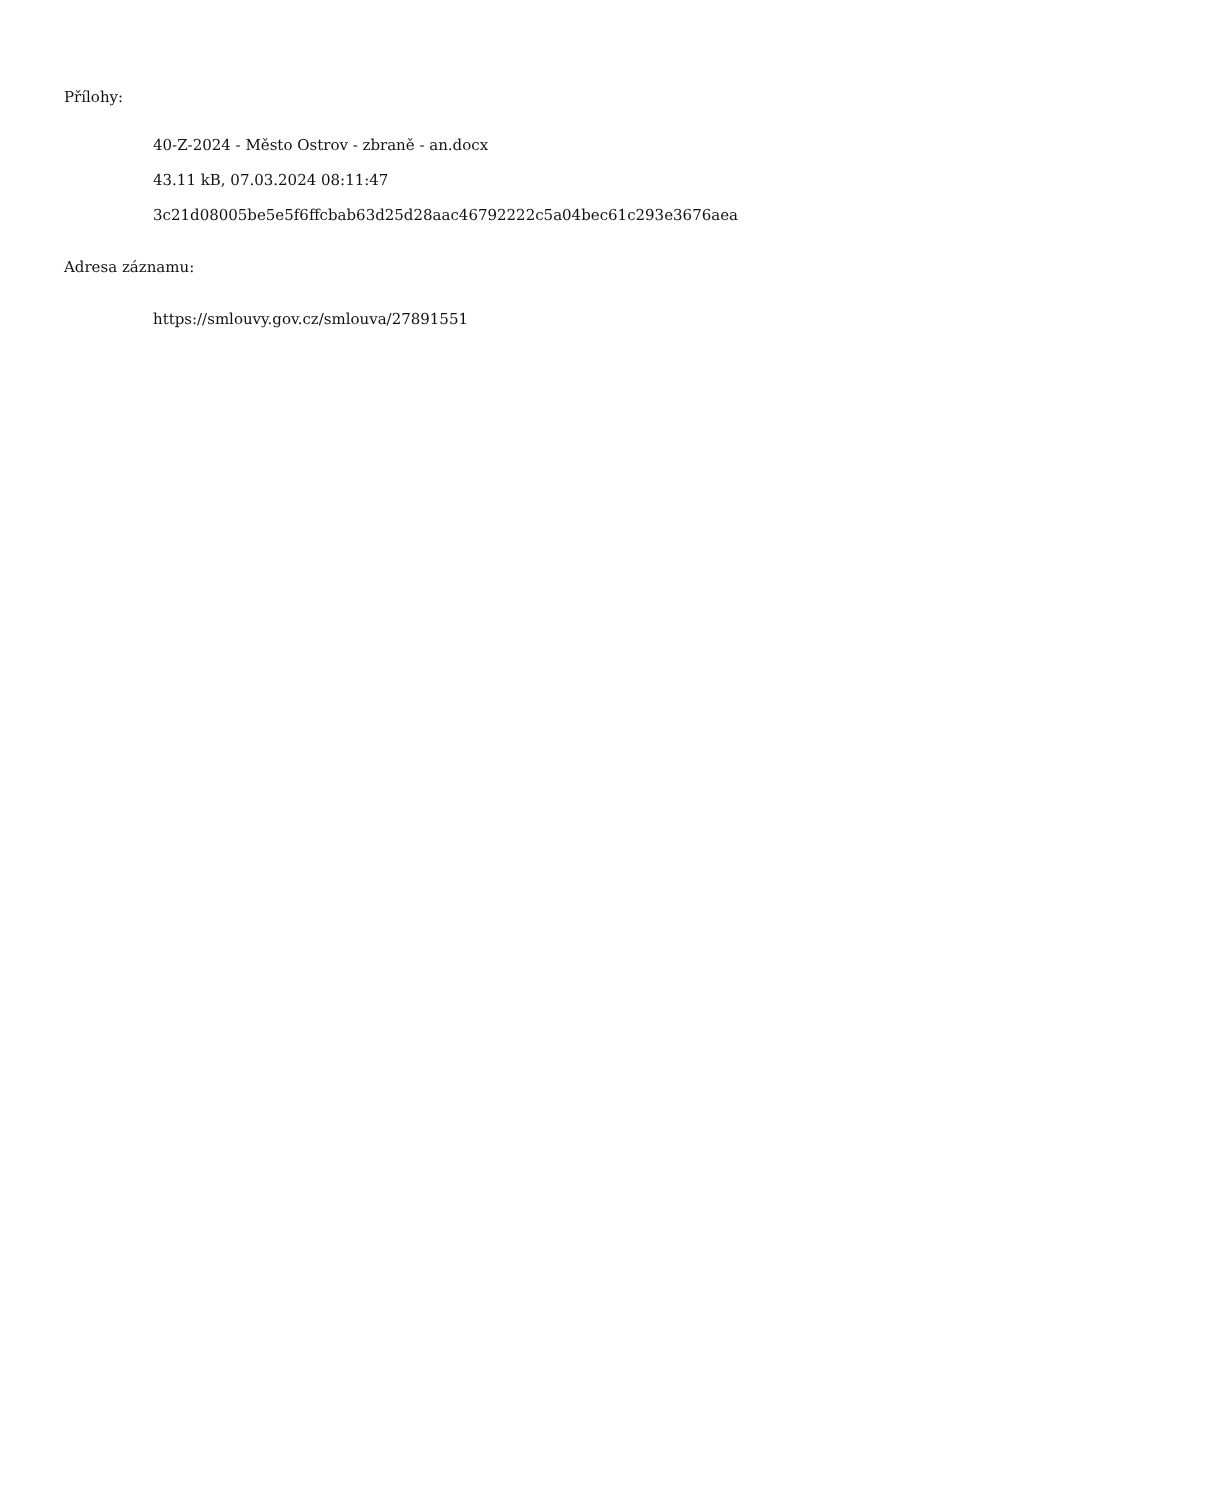Přílohy:
40-Z-2024 - Město Ostrov - zbraně - an.docx
43.11 kB, 07.03.2024 08:11:47
3c21d08005be5e5f6ffcbab63d25d28aac46792222c5a04bec61c293e3676aea
Adresa záznamu:
https://smlouvy.gov.cz/smlouva/27891551